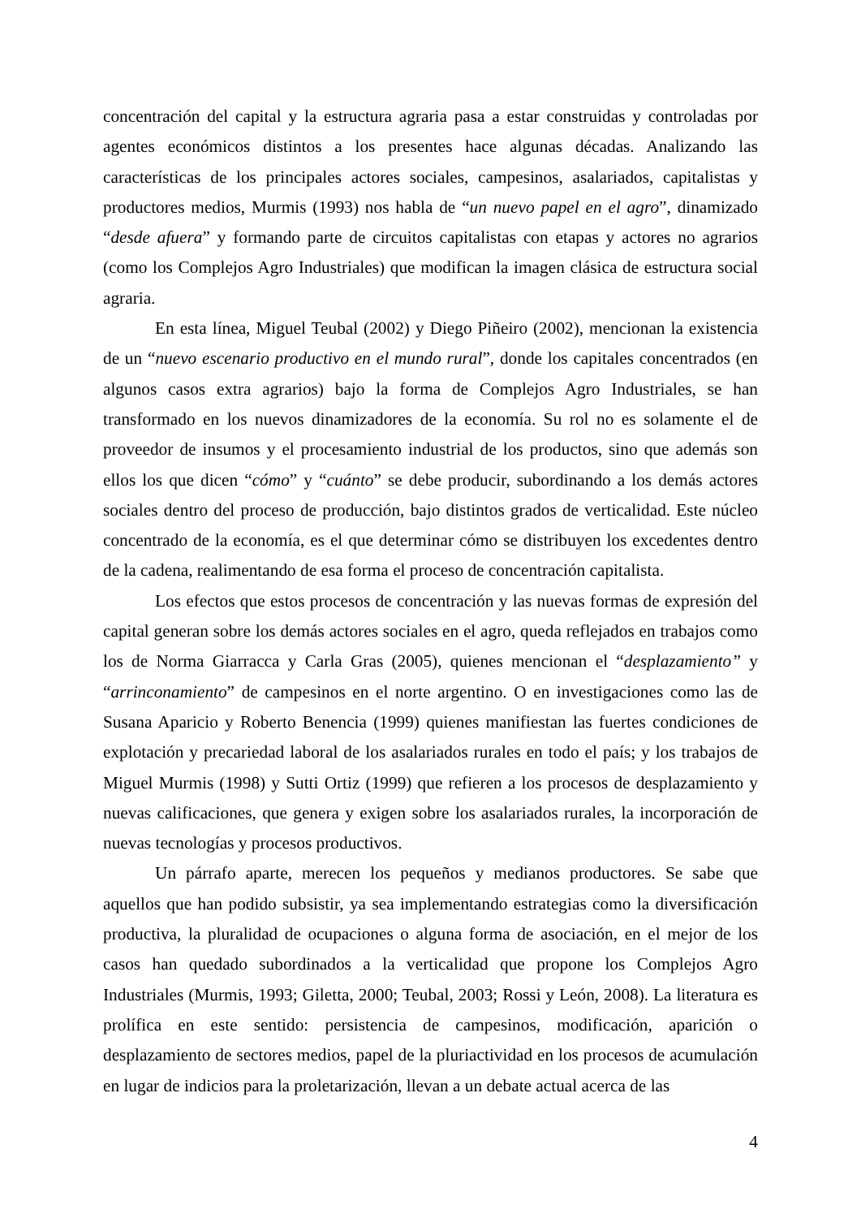concentración del capital y la estructura agraria pasa a estar construidas y controladas por agentes económicos distintos a los presentes hace algunas décadas. Analizando las características de los principales actores sociales, campesinos, asalariados, capitalistas y productores medios, Murmis (1993) nos habla de “un nuevo papel en el agro”, dinamizado “desde afuera” y formando parte de circuitos capitalistas con etapas y actores no agrarios (como los Complejos Agro Industriales) que modifican la imagen clásica de estructura social agraria.
En esta línea, Miguel Teubal (2002) y Diego Piñeiro (2002), mencionan la existencia de un “nuevo escenario productivo en el mundo rural”, donde los capitales concentrados (en algunos casos extra agrarios) bajo la forma de Complejos Agro Industriales, se han transformado en los nuevos dinamizadores de la economía. Su rol no es solamente el de proveedor de insumos y el procesamiento industrial de los productos, sino que además son ellos los que dicen “cómo” y “cuánto” se debe producir, subordinando a los demás actores sociales dentro del proceso de producción, bajo distintos grados de verticalidad. Este núcleo concentrado de la economía, es el que determinar cómo se distribuyen los excedentes dentro de la cadena, realimentando de esa forma el proceso de concentración capitalista.
Los efectos que estos procesos de concentración y las nuevas formas de expresión del capital generan sobre los demás actores sociales en el agro, queda reflejados en trabajos como los de Norma Giarracca y Carla Gras (2005), quienes mencionan el “desplazamiento” y “arrinconamiento” de campesinos en el norte argentino. O en investigaciones como las de Susana Aparicio y Roberto Benencia (1999) quienes manifiestan las fuertes condiciones de explotación y precariedad laboral de los asalariados rurales en todo el país; y los trabajos de Miguel Murmis (1998) y Sutti Ortiz (1999) que refieren a los procesos de desplazamiento y nuevas calificaciones, que genera y exigen sobre los asalariados rurales, la incorporación de nuevas tecnologías y procesos productivos.
Un párrafo aparte, merecen los pequeños y medianos productores. Se sabe que aquellos que han podido subsistir, ya sea implementando estrategias como la diversificación productiva, la pluralidad de ocupaciones o alguna forma de asociación, en el mejor de los casos han quedado subordinados a la verticalidad que propone los Complejos Agro Industriales (Murmis, 1993; Giletta, 2000; Teubal, 2003; Rossi y León, 2008). La literatura es prolífica en este sentido: persistencia de campesinos, modificación, aparición o desplazamiento de sectores medios, papel de la pluriactividad en los procesos de acumulación en lugar de indicios para la proletarización, llevan a un debate actual acerca de las
4